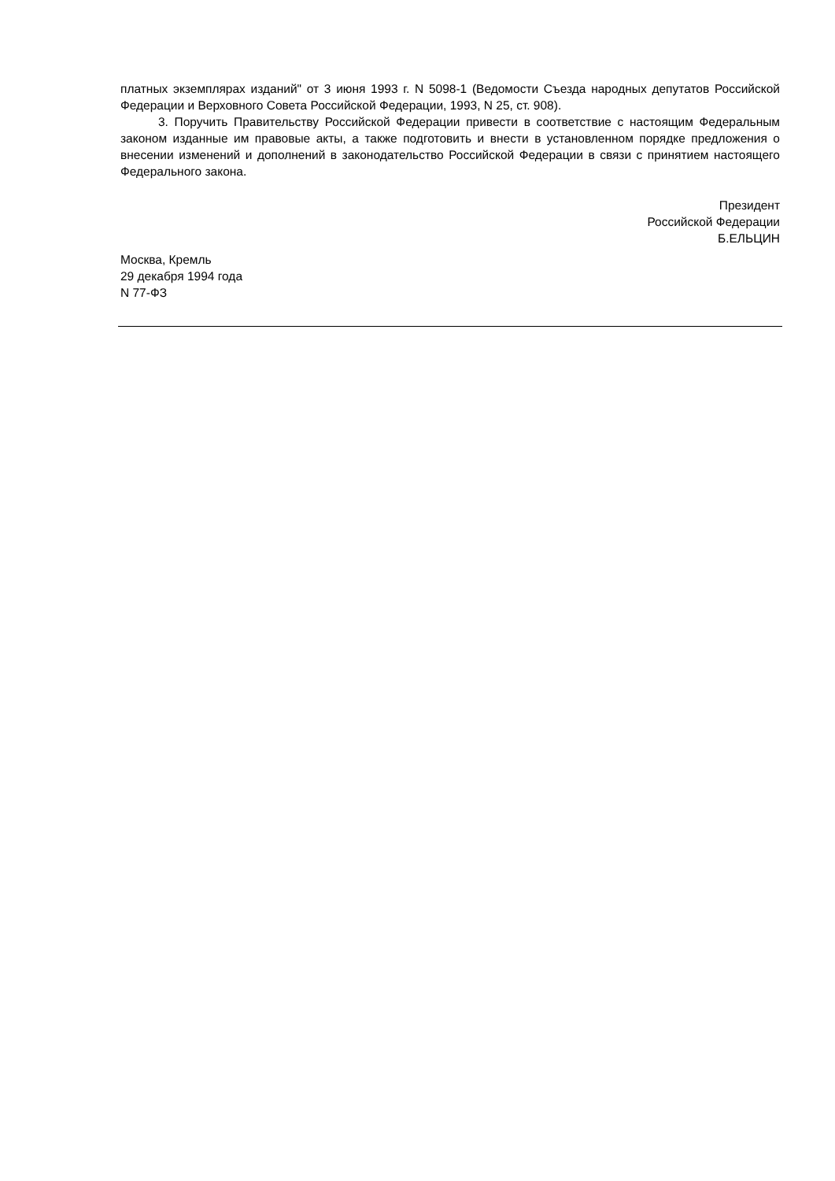платных экземплярах изданий" от 3 июня 1993 г. N 5098-1 (Ведомости Съезда народных депутатов Российской Федерации и Верховного Совета Российской Федерации, 1993, N 25, ст. 908).
3. Поручить Правительству Российской Федерации привести в соответствие с настоящим Федеральным законом изданные им правовые акты, а также подготовить и внести в установленном порядке предложения о внесении изменений и дополнений в законодательство Российской Федерации в связи с принятием настоящего Федерального закона.
Президент
Российской Федерации
Б.ЕЛЬЦИН
Москва, Кремль
29 декабря 1994 года
N 77-ФЗ